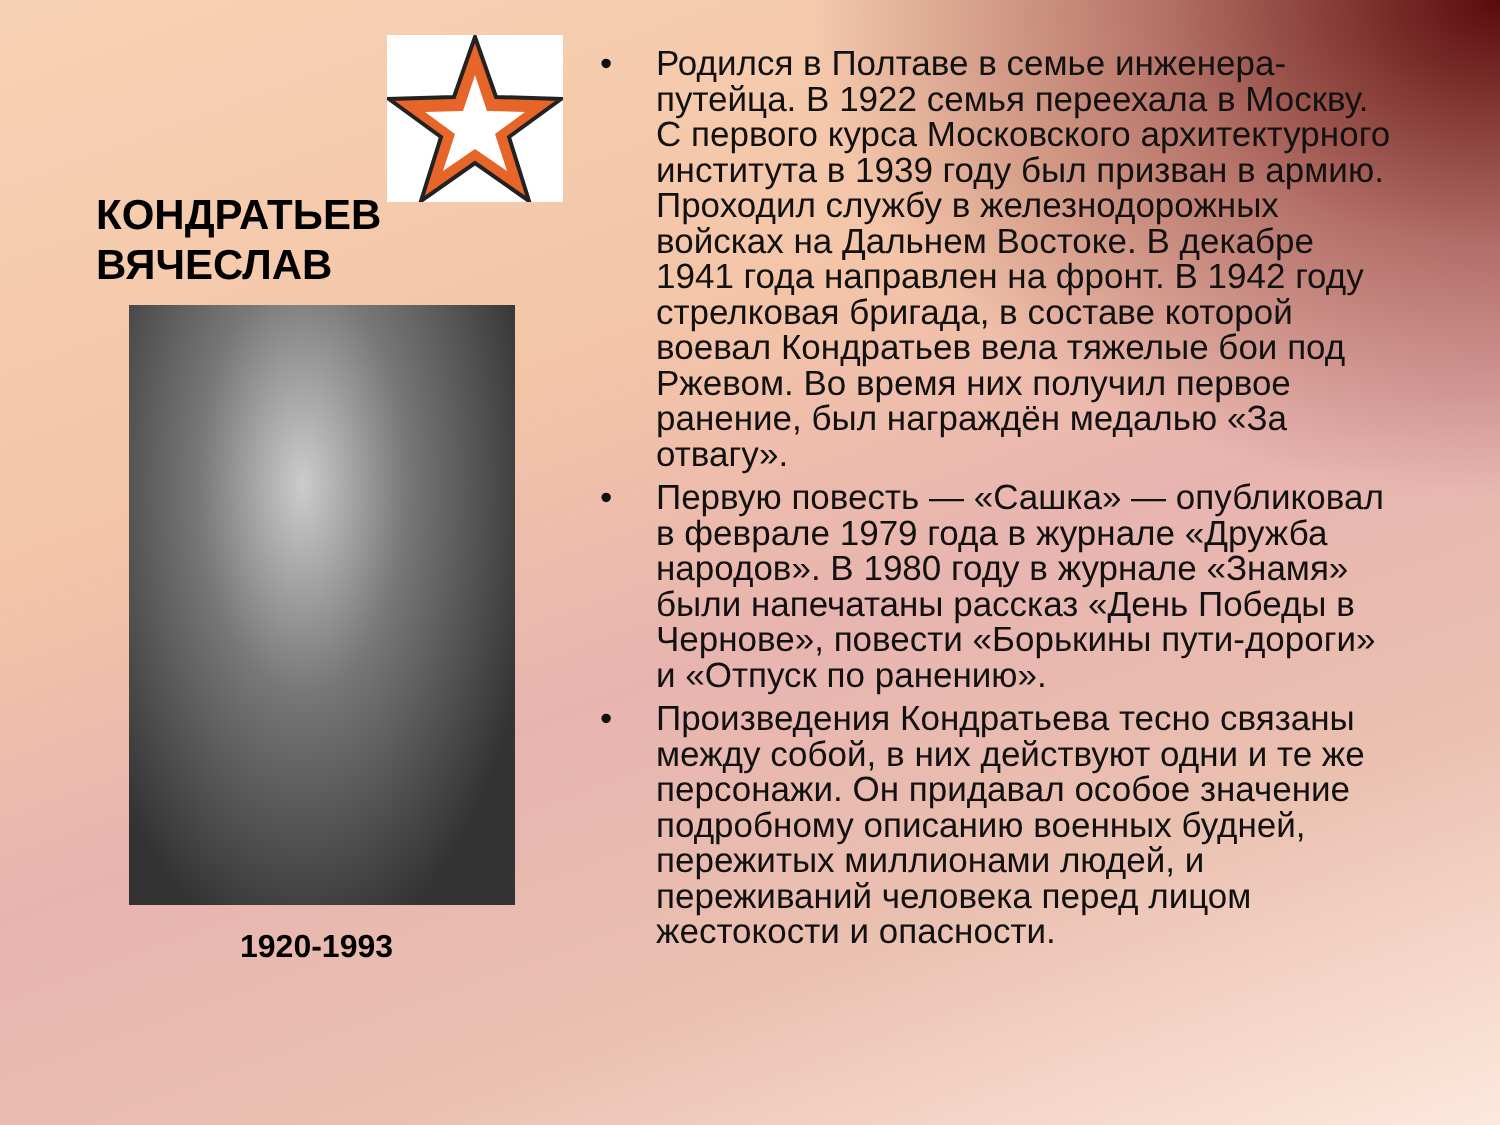КОНДРАТЬЕВ
ВЯЧЕСЛАВ
1920-1993
• Родился в Полтаве в семье инженера-путейца. В 1922 семья переехала в Москву. С первого курса Московского архитектурного института в 1939 году был призван в армию. Проходил службу в железнодорожных войсках на Дальнем Востоке. В декабре 1941 года направлен на фронт. В 1942 году стрелковая бригада, в составе которой воевал Кондратьев вела тяжелые бои под Ржевом. Во время них получил первое ранение, был награждён медалью «За отвагу».
• Первую повесть — «Сашка» — опубликовал в феврале 1979 года в журнале «Дружба народов». В 1980 году в журнале «Знамя» были напечатаны рассказ «День Победы в Чернове», повести «Борькины пути-дороги» и «Отпуск по ранению».
• Произведения Кондратьева тесно связаны между собой, в них действуют одни и те же персонажи. Он придавал особое значение подробному описанию военных будней, пережитых миллионами людей, и переживаний человека перед лицом жестокости и опасности.